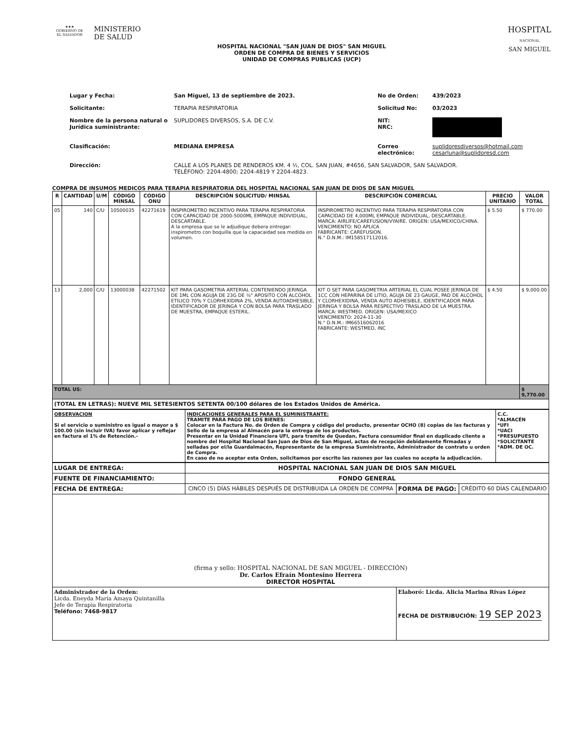★★★
GOBIERNO DE
EL SALVADOR
MINISTERIO
DE SALUD
HOSPITAL
NACIONAL
SAN MIGUEL
HOSPITAL NACIONAL "SAN JUAN DE DIOS" SAN MIGUEL
ORDEN DE COMPRA DE BIENES Y SERVICIOS
UNIDAD DE COMPRAS PUBLICAS (UCP)
Lugar y Fecha: San Miguel, 13 de septiembre de 2023. No de Orden: 439/2023 Solicitante: TERAPIA RESPIRATORIA Solicitud No: 03/2023 Nombre de la persona natural o Jurídica suministrante: SUPLIDORES DIVERSOS, S.A. DE C.V. NIT:
NRC: Clasificación: MEDIANA EMPRESA Correo electrónico: suplidoresdiversos@hotmail.com
cesarluna@suplidoresd.com Dirección: CALLE A LOS PLANES DE RENDEROS KM. 4 ½, COL. SAN JUAN, #4656, SAN SALVADOR, SAN SALVADOR.
TELÉFONO: 2204-4800; 2204-4819 Y 2204-4823.
COMPRA DE INSUMOS MEDICOS PARA TERAPIA RESPIRATORIA DEL HOSPITAL NACIONAL SAN JUAN DE DIOS DE SAN MIGUEL
| R | CANTIDAD | U/M | CÓDIGO MINSAL | CODIGO ONU | DESCRIPCIÓN SOLICITUD/ MINSAL | DESCRIPCIÓN COMERCIAL | PRECIO UNITARIO | VALOR TOTAL |
| --- | --- | --- | --- | --- | --- | --- | --- | --- |
| 05 | 140 | C/U | 10500035 | 42271619 | INSPIROMETRO INCENTIVO PARA TERAPIA RESPIRATORIA CON CAPACIDAD DE 2000-5000ML EMPAQUE INDIVIDUAL, DESCARTABLE. A la empresa que se le adjudique debera entregar: inspirometro con boquilla que la capacaidad sea medida en volumen. | INSPIROMETRO INCENTIVO PARA TERAPIA RESPIRATORIA CON CAPACIDAD DE 4,000ML EMPAQUE INDIVIDUAL, DESCARTABLE. MARCA: AIRLIFE/CAREFUSION/VYAIRE. ORIGEN: USA/MEXICO/CHINA. VENCIMIENTO: NO APLICA FABRICANTE: CAREFUSION. N.° D.N.M.: IM158517112016. | $ 5.50 | $ 770.00 |
| 13 | 2,000 | C/U | 13000038 | 42271502 | KIT PARA GASOMETRIA ARTERIAL CONTENIENDO JERINGA DE 1ML CON AGUJA DE 23G DE ½" APOSITO CON ALCOHOL ETILICO 70% Y CLORHEXIDINA 2%, VENDA AUTOADHESIBLE, IDENTIFICADOR DE JERINGA Y CON BOLSA PARA TRASLADO DE MUESTRA, EMPAQUE ESTERIL. | KIT O SET PARA GASOMETRIA ARTERIAL EL CUAL POSEE JERINGA DE 1CC CON HEPARINA DE LITIO, AGUJA DE 23 GAUGE, PAD DE ALCOHOL Y CLORHEXIDINA, VENDA AUTO ADHESIBLE, IDENTIFICADOR PARA JERINGA Y BOLSA PARA RESPECTIVO TRASLADO DE LA MUESTRA. MARCA: WESTMED. ORIGEN: USA/MEXICO VENCIMIENTO: 2024-11-30 N.° D.N.M.: IM66516062016 FABRICANTE: WESTMED, INC | $ 4.50 | $ 9,000.00 |
| TOTAL US: | | | | | | | | $ 9,770.00 |
| (TOTAL EN LETRAS): NUEVE MIL SETESIENTOS SETENTA 00/100 dólares de los Estados Unidos de América. | | | | | | | | |
| OBSERVACION Si el servicio o suministro es igual o mayor a $ 100.00 (sin incluir IVA) favor aplicar y reflejar en factura el 1% de Retención.- | INDICACIONES GENERALES PARA EL SUMINISTRANTE: TRAMITE PARA PAGO DE LOS BIENES: Colocar en la Factura No. de Orden de Compra y código del producto, presentar OCHO (8) copias de las facturas y Sello de la empresa al Almacén para la entrega de los productos. Presentar en la Unidad Financiera UFI, para tramite de Quedan, Factura consumidor final en duplicado cliente a nombre del Hospital Nacional San Juan de Dios de San Miguel, actas de recepción debidamente firmadas y selladas por el/la Guardalmacén, Representante de la empresa Suministrante, Administrador de contrato u orden de Compra. En caso de no aceptar esta Orden, solicitamos por escrito las razones por las cuales no acepta la adjudicación. | C.C. *ALMACÉN *UFI *UACI *PRESUPUESTO *SOLICITANTE *ADM. DE OC. |
| LUGAR DE ENTREGA: | HOSPITAL NACIONAL SAN JUAN DE DIOS SAN MIGUEL | | |
| FUENTE DE FINANCIAMIENTO: | FONDO GENERAL | | |
| FECHA DE ENTREGA: | CINCO (5) DÍAS HÁBILES DESPUÉS DE DISTRIBUIDA LA ORDEN DE COMPRA | FORMA DE PAGO: | CRÉDITO 60 DÍAS CALENDARIO |
| (firma y sello: HOSPITAL NACIONAL DE SAN MIGUEL - DIRECCIÓN) Dr. Carlos Efraín Montesino Herrera DIRECTOR HOSPITAL | | | |
| Administrador de la Orden: Licda. Eneyda María Amaya Quintanilla Jefe de Terapia Respiratoria Teléfono: 7468-9817 | | Elaboró: Licda. Alicia Marina Rivas López FECHA DE DISTRIBUCIÓN: 19 SEP 2023 | |